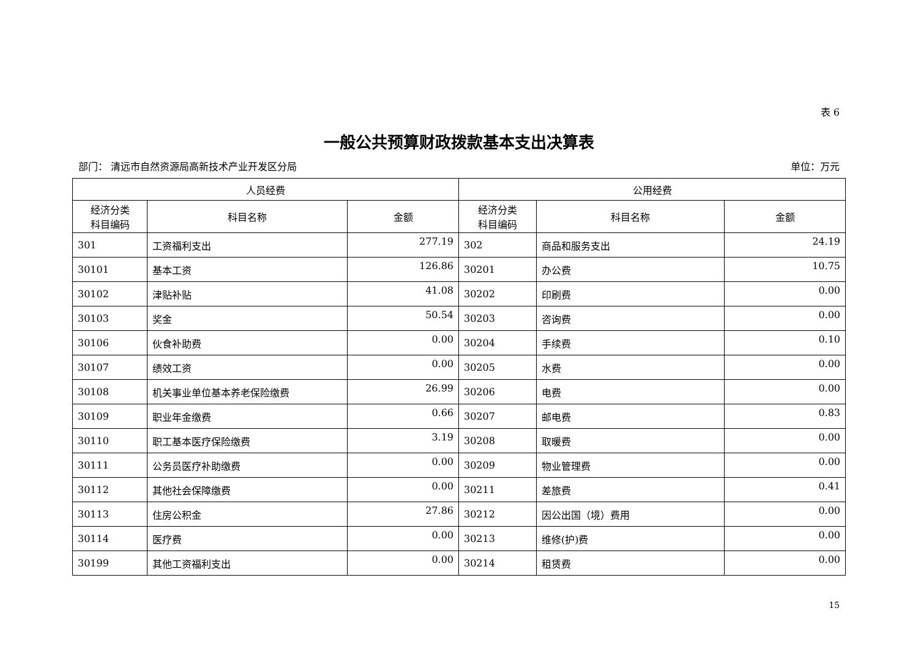表 6
一般公共预算财政拨款基本支出决算表
部门： 清远市自然资源局高新技术产业开发区分局 单位：万元
| 人员经费 | | | 公用经费 | | |
| --- | --- | --- | --- | --- | --- |
| 经济分类 科目编码 | 科目名称 | 金额 | 经济分类 科目编码 | 科目名称 | 金额 |
| 301 | 工资福利支出 | 277.19 | 302 | 商品和服务支出 | 24.19 |
| 30101 | 基本工资 | 126.86 | 30201 | 办公费 | 10.75 |
| 30102 | 津贴补贴 | 41.08 | 30202 | 印刷费 | 0.00 |
| 30103 | 奖金 | 50.54 | 30203 | 咨询费 | 0.00 |
| 30106 | 伙食补助费 | 0.00 | 30204 | 手续费 | 0.10 |
| 30107 | 绩效工资 | 0.00 | 30205 | 水费 | 0.00 |
| 30108 | 机关事业单位基本养老保险缴费 | 26.99 | 30206 | 电费 | 0.00 |
| 30109 | 职业年金缴费 | 0.66 | 30207 | 邮电费 | 0.83 |
| 30110 | 职工基本医疗保险缴费 | 3.19 | 30208 | 取暖费 | 0.00 |
| 30111 | 公务员医疗补助缴费 | 0.00 | 30209 | 物业管理费 | 0.00 |
| 30112 | 其他社会保障缴费 | 0.00 | 30211 | 差旅费 | 0.41 |
| 30113 | 住房公积金 | 27.86 | 30212 | 因公出国（境）费用 | 0.00 |
| 30114 | 医疗费 | 0.00 | 30213 | 维修(护)费 | 0.00 |
| 30199 | 其他工资福利支出 | 0.00 | 30214 | 租赁费 | 0.00 |
15